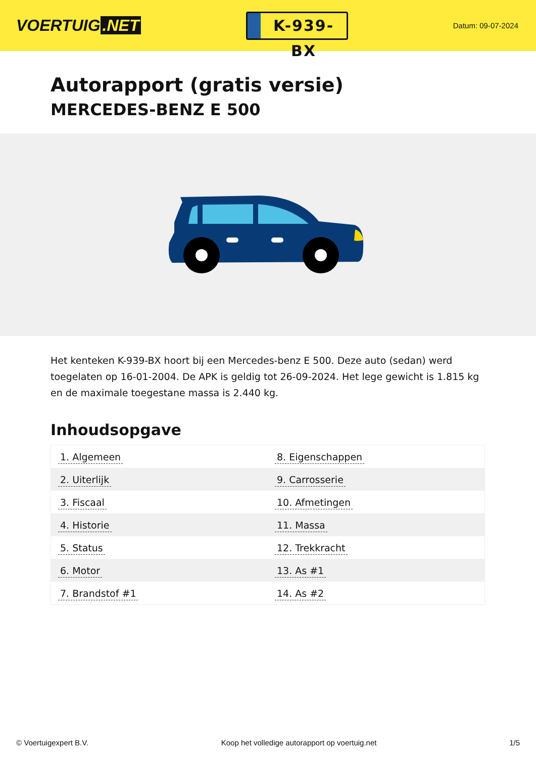VOERTUIG.NET
K-939-BX
Datum: 09-07-2024
Autorapport (gratis versie)
MERCEDES-BENZ E 500
Het kenteken K-939-BX hoort bij een Mercedes-benz E 500. Deze auto (sedan) werd toegelaten op 16-01-2004. De APK is geldig tot 26-09-2024. Het lege gewicht is 1.815 kg en de maximale toegestane massa is 2.440 kg.
Inhoudsopgave
| 1. Algemeen | 8. Eigenschappen |
| 2. Uiterlijk | 9. Carrosserie |
| 3. Fiscaal | 10. Afmetingen |
| 4. Historie | 11. Massa |
| 5. Status | 12. Trekkracht |
| 6. Motor | 13. As #1 |
| 7. Brandstof #1 | 14. As #2 |
© Voertuigexpert B.V. Koop het volledige autorapport op voertuig.net
1/5